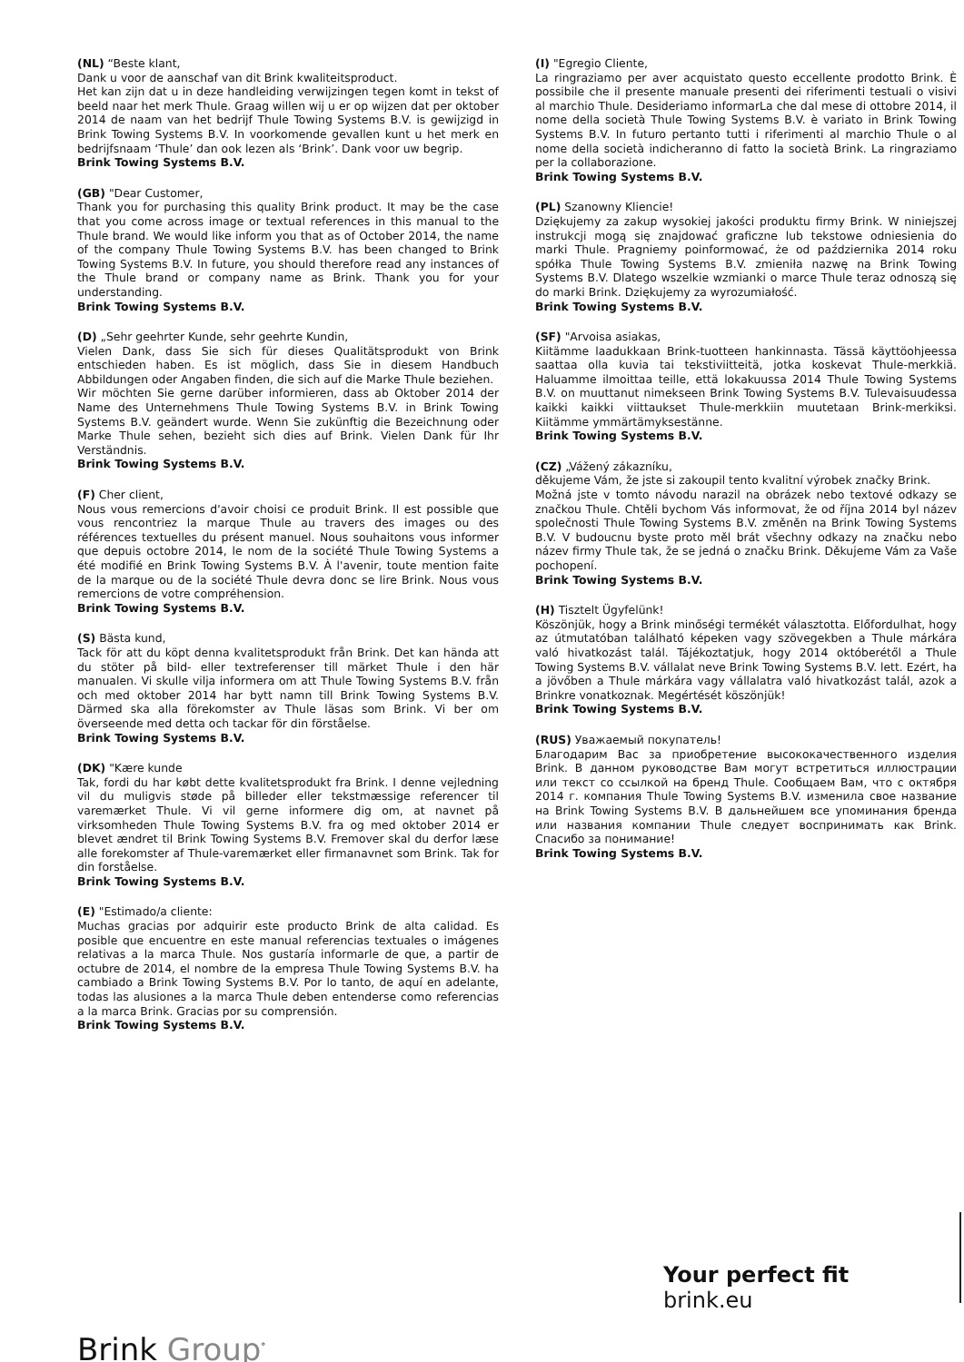(NL) “Beste klant,
Dank u voor de aanschaf van dit Brink kwaliteitsproduct.
Het kan zijn dat u in deze handleiding verwijzingen tegen komt in tekst of beeld naar het merk Thule. Graag willen wij u er op wijzen dat per oktober 2014 de naam van het bedrijf Thule Towing Systems B.V. is gewijzigd in Brink Towing Systems B.V. In voorkomende gevallen kunt u het merk en bedrijfsnaam ‘Thule’ dan ook lezen als ‘Brink’. Dank voor uw begrip.
Brink Towing Systems B.V.
(GB) "Dear Customer,
Thank you for purchasing this quality Brink product. It may be the case that you come across image or textual references in this manual to the Thule brand. We would like inform you that as of October 2014, the name of the company Thule Towing Systems B.V. has been changed to Brink Towing Systems B.V. In future, you should therefore read any instances of the Thule brand or company name as Brink. Thank you for your understanding.
Brink Towing Systems B.V.
(D) „Sehr geehrter Kunde, sehr geehrte Kundin,
Vielen Dank, dass Sie sich für dieses Qualitätsprodukt von Brink entschieden haben. Es ist möglich, dass Sie in diesem Handbuch Abbildungen oder Angaben finden, die sich auf die Marke Thule beziehen.
Wir möchten Sie gerne darüber informieren, dass ab Oktober 2014 der Name des Unternehmens Thule Towing Systems B.V. in Brink Towing Systems B.V. geändert wurde. Wenn Sie zukünftig die Bezeichnung oder Marke Thule sehen, bezieht sich dies auf Brink. Vielen Dank für Ihr Verständnis.
Brink Towing Systems B.V.
(F) Cher client,
Nous vous remercions d'avoir choisi ce produit Brink. Il est possible que vous rencontriez la marque Thule au travers des images ou des références textuelles du présent manuel. Nous souhaitons vous informer que depuis octobre 2014, le nom de la société Thule Towing Systems a été modifié en Brink Towing Systems B.V. À l'avenir, toute mention faite de la marque ou de la société Thule devra donc se lire Brink. Nous vous remercions de votre compréhension.
Brink Towing Systems B.V.
(S) Bästa kund,
Tack för att du köpt denna kvalitetsprodukt från Brink. Det kan hända att du stöter på bild- eller textreferenser till märket Thule i den här manualen. Vi skulle vilja informera om att Thule Towing Systems B.V. från och med oktober 2014 har bytt namn till Brink Towing Systems B.V. Därmed ska alla förekomster av Thule läsas som Brink. Vi ber om överseende med detta och tackar för din förståelse.
Brink Towing Systems B.V.
(DK) "Kære kunde
Tak, fordi du har købt dette kvalitetsprodukt fra Brink. I denne vejledning vil du muligvis støde på billeder eller tekstmæssige referencer til varemærket Thule. Vi vil gerne informere dig om, at navnet på virksomheden Thule Towing Systems B.V. fra og med oktober 2014 er blevet ændret til Brink Towing Systems B.V. Fremover skal du derfor læse alle forekomster af Thule-varemærket eller firmanavnet som Brink. Tak for din forståelse.
Brink Towing Systems B.V.
(E) "Estimado/a cliente:
Muchas gracias por adquirir este producto Brink de alta calidad. Es posible que encuentre en este manual referencias textuales o imágenes relativas a la marca Thule. Nos gustaría informarle de que, a partir de octubre de 2014, el nombre de la empresa Thule Towing Systems B.V. ha cambiado a Brink Towing Systems B.V. Por lo tanto, de aquí en adelante, todas las alusiones a la marca Thule deben entenderse como referencias a la marca Brink. Gracias por su comprensión.
Brink Towing Systems B.V.
(I) "Egregio Cliente,
La ringraziamo per aver acquistato questo eccellente prodotto Brink. È possibile che il presente manuale presenti dei riferimenti testuali o visivi al marchio Thule. Desideriamo informarLa che dal mese di ottobre 2014, il nome della società Thule Towing Systems B.V. è variato in Brink Towing Systems B.V. In futuro pertanto tutti i riferimenti al marchio Thule o al nome della società indicheranno di fatto la società Brink. La ringraziamo per la collaborazione.
Brink Towing Systems B.V.
(PL) Szanowny Kliencie!
Dziękujemy za zakup wysokiej jakości produktu firmy Brink. W niniejszej instrukcji mogą się znajdować graficzne lub tekstowe odniesienia do marki Thule. Pragniemy poinformować, że od października 2014 roku spółka Thule Towing Systems B.V. zmieniła nazwę na Brink Towing Systems B.V. Dlatego wszelkie wzmianki o marce Thule teraz odnoszą się do marki Brink. Dziękujemy za wyrozumiałość.
Brink Towing Systems B.V.
(SF) "Arvoisa asiakas,
Kiitämme laadukkaan Brink-tuotteen hankinnasta. Tässä käyttöohjeessa saattaa olla kuvia tai tekstiviitteitä, jotka koskevat Thule-merkkiä. Haluamme ilmoittaa teille, että lokakuussa 2014 Thule Towing Systems B.V. on muuttanut nimekseen Brink Towing Systems B.V. Tulevaisuudessa kaikki kaikki viittaukset Thule-merkkiin muutetaan Brink-merkiksi. Kiitämme ymmärtämyksestänne.
Brink Towing Systems B.V.
(CZ) „Vážený zákazníku,
děkujeme Vám, že jste si zakoupil tento kvalitní výrobek značky Brink.
Možná jste v tomto návodu narazil na obrázek nebo textové odkazy se značkou Thule. Chtěli bychom Vás informovat, že od října 2014 byl název společnosti Thule Towing Systems B.V. změněn na Brink Towing Systems B.V. V budoucnu byste proto měl brát všechny odkazy na značku nebo název firmy Thule tak, že se jedná o značku Brink. Děkujeme Vám za Vaše pochopení.
Brink Towing Systems B.V.
(H) Tisztelt Ügyfelünk!
Köszönjük, hogy a Brink minőségi termékét választotta. Előfordulhat, hogy az útmutatóban található képeken vagy szövegekben a Thule márkára való hivatkozást talál. Tájékoztatjuk, hogy 2014 októberétől a Thule Towing Systems B.V. vállalat neve Brink Towing Systems B.V. lett. Ezért, ha a jövőben a Thule márkára vagy vállalatra való hivatkozást talál, azok a Brinkre vonatkoznak. Megértését köszönjük!
Brink Towing Systems B.V.
(RUS) Уважаемый покупатель!
Благодарим Вас за приобретение высококачественного изделия Brink. В данном руководстве Вам могут встретиться иллюстрации или текст со ссылкой на бренд Thule. Сообщаем Вам, что с октября 2014 г. компания Thule Towing Systems B.V. изменила свое название на Brink Towing Systems B.V. В дальнейшем все упоминания бренда или названия компании Thule следует воспринимать как Brink. Спасибо за понимание!
Brink Towing Systems B.V.
Your perfect fit
brink.eu
Brink Group<sup>°</sup>